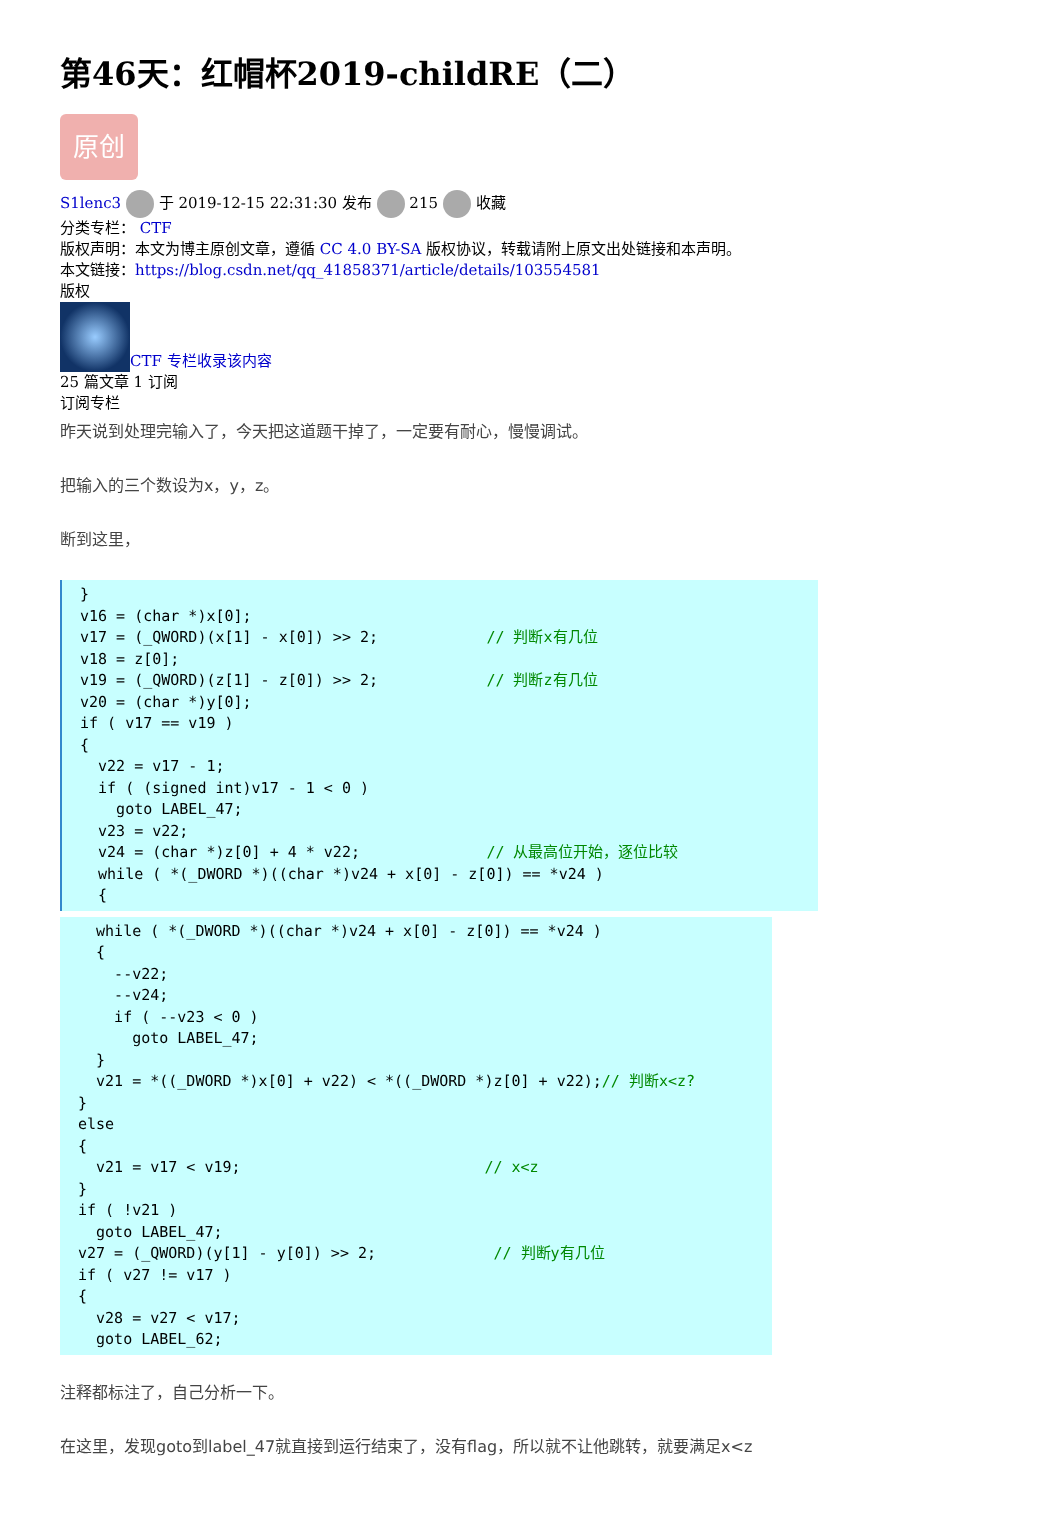第46天：红帽杯2019-childRE（二）
原创
S1lenc3 于 2019-12-15 22:31:30 发布 215 收藏
分类专栏： CTF
版权声明：本文为博主原创文章，遵循 CC 4.0 BY-SA 版权协议，转载请附上原文出处链接和本声明。
本文链接：https://blog.csdn.net/qq_41858371/article/details/103554581
版权
CTF 专栏收录该内容
25 篇文章 1 订阅
订阅专栏
昨天说到处理完输入了，今天把这道题干掉了，一定要有耐心，慢慢调试。
把输入的三个数设为x，y，z。
断到这里，
}
v16 = (char *)x[0];
v17 = (_QWORD)(x[1] - x[0]) >> 2;            // 判断x有几位
v18 = z[0];
v19 = (_QWORD)(z[1] - z[0]) >> 2;            // 判断z有几位
v20 = (char *)y[0];
if ( v17 == v19 )
{
  v22 = v17 - 1;
  if ( (signed int)v17 - 1 < 0 )
    goto LABEL_47;
  v23 = v22;
  v24 = (char *)z[0] + 4 * v22;              // 从最高位开始，逐位比较
  while ( *(_DWORD *)((char *)v24 + x[0] - z[0]) == *v24 )
  {
  while ( *(_DWORD *)((char *)v24 + x[0] - z[0]) == *v24 )
  {
    --v22;
    --v24;
    if ( --v23 < 0 )
      goto LABEL_47;
  }
  v21 = *((_DWORD *)x[0] + v22) < *((_DWORD *)z[0] + v22);// 判断x<z?
}
else
{
  v21 = v17 < v19;                           // x<z
}
if ( !v21 )
  goto LABEL_47;
v27 = (_QWORD)(y[1] - y[0]) >> 2;             // 判断y有几位
if ( v27 != v17 )
{
  v28 = v27 < v17;
  goto LABEL_62;
注释都标注了，自己分析一下。
在这里，发现goto到label_47就直接到运行结束了，没有flag，所以就不让他跳转，就要满足x<z